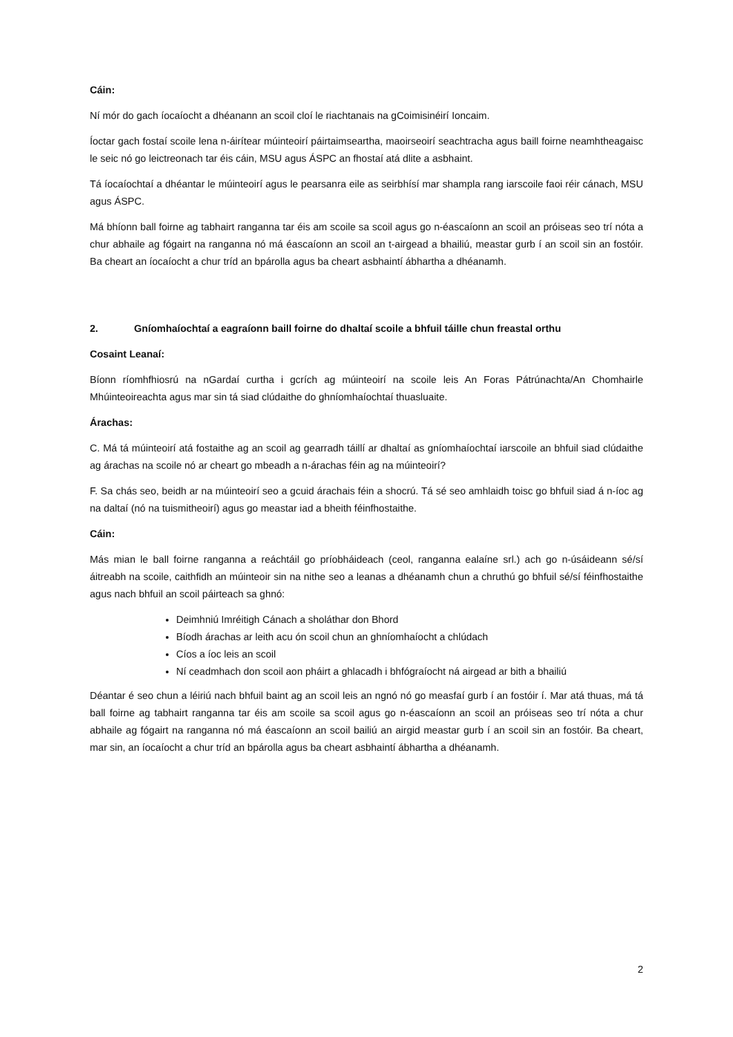Cáin:
Ní mór do gach íocaíocht a dhéanann an scoil cloí le riachtanais na gCoimisinéirí Ioncaim.
Íoctar gach fostaí scoile lena n-áirítear múinteoirí páirtaimseartha, maoirseoirí seachtracha agus baill foirne neamhtheagaisc le seic nó go leictreonach tar éis cáin, MSU agus ÁSPC an fhostaí atá dlite a asbhaint.
Tá íocaíochtaí a dhéantar le múinteoirí agus le pearsanra eile as seirbhísí mar shampla rang iarscoile faoi réir cánach, MSU agus ÁSPC.
Má bhíonn ball foirne ag tabhairt ranganna tar éis am scoile sa scoil agus go n-éascaíonn an scoil an próiseas seo trí nóta a chur abhaile ag fógairt na ranganna nó má éascaíonn an scoil an t-airgead a bhailiú, meastar gurb í an scoil sin an fostóir. Ba cheart an íocaíocht a chur tríd an bpárolla agus ba cheart asbhaintí ábhartha a dhéanamh.
2. Gníomhaíochtaí a eagraíonn baill foirne do dhaltaí scoile a bhfuil táille chun freastal orthu
Cosaint Leanaí:
Bíonn ríomhfhiosrú na nGardaí curtha i gcrích ag múinteoirí na scoile leis An Foras Pátrúnachta/An Chomhairle Mhúinteoireachta agus mar sin tá siad clúdaithe do ghníomhaíochtaí thuasluaite.
Árachas:
C. Má tá múinteoirí atá fostaithe ag an scoil ag gearradh táillí ar dhaltaí as gníomhaíochtaí iarscoile an bhfuil siad clúdaithe ag árachas na scoile nó ar cheart go mbeadh a n-árachas féin ag na múinteoirí?
F. Sa chás seo, beidh ar na múinteoirí seo a gcuid árachais féin a shocrú. Tá sé seo amhlaidh toisc go bhfuil siad á n-íoc ag na daltaí (nó na tuismitheoirí) agus go meastar iad a bheith féinfhostaithe.
Cáin:
Más mian le ball foirne ranganna a reáchtáil go príobháideach (ceol, ranganna ealaíne srl.) ach go n-úsáideann sé/sí áitreabh na scoile, caithfidh an múinteoir sin na nithe seo a leanas a dhéanamh chun a chruthú go bhfuil sé/sí féinfhostaithe agus nach bhfuil an scoil páirteach sa ghnó:
Deimhniú Imréitigh Cánach a sholáthar don Bhord
Bíodh árachas ar leith acu ón scoil chun an ghníomhaíocht a chlúdach
Cíos a íoc leis an scoil
Ní ceadmhach don scoil aon pháirt a ghlacadh i bhfógraíocht ná airgead ar bith a bhailiú
Déantar é seo chun a léiriú nach bhfuil baint ag an scoil leis an ngnó nó go measfaí gurb í an fostóir í. Mar atá thuas, má tá ball foirne ag tabhairt ranganna tar éis am scoile sa scoil agus go n-éascaíonn an scoil an próiseas seo trí nóta a chur abhaile ag fógairt na ranganna nó má éascaíonn an scoil bailiú an airgid meastar gurb í an scoil sin an fostóir. Ba cheart, mar sin, an íocaíocht a chur tríd an bpárolla agus ba cheart asbhaintí ábhartha a dhéanamh.
2